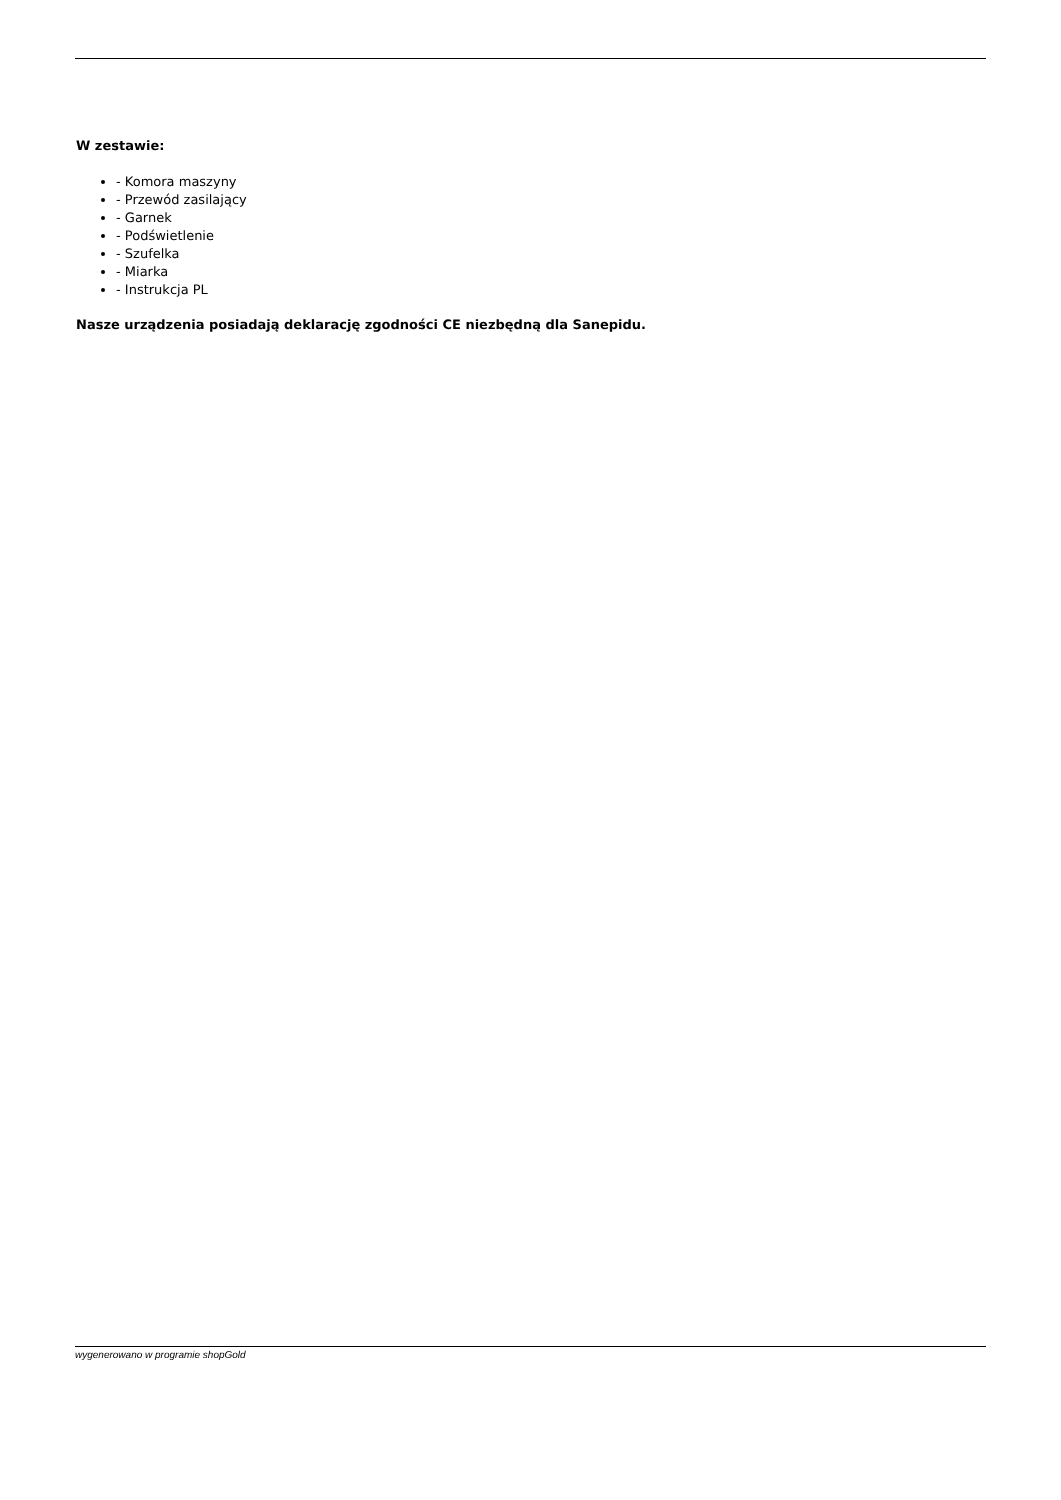W zestawie:
- Komora maszyny
- Przewód zasilający
- Garnek
- Podświetlenie
- Szufelka
- Miarka
- Instrukcja PL
Nasze urządzenia posiadają deklarację zgodności CE niezbędną dla Sanepidu.
wygenerowano w programie shopGold